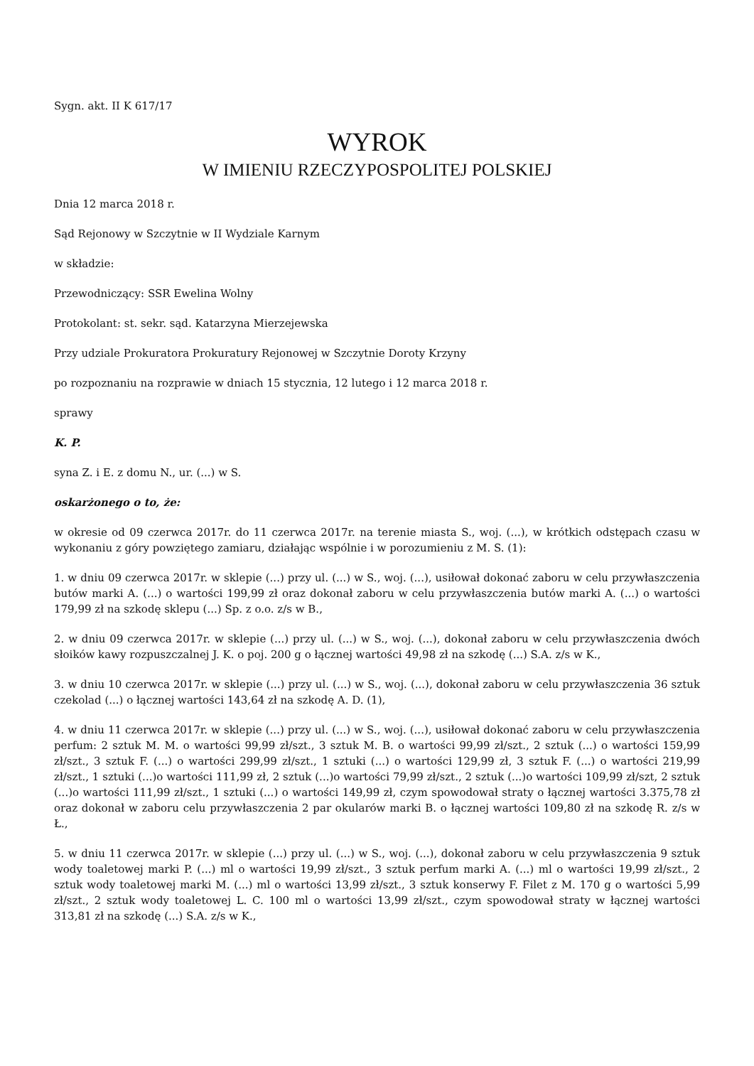Sygn. akt. II K 617/17
WYROK
W IMIENIU RZECZYPOSPOLITEJ POLSKIEJ
Dnia 12 marca 2018 r.
Sąd Rejonowy w Szczytnie w II Wydziale Karnym
w składzie:
Przewodniczący: SSR Ewelina Wolny
Protokolant: st. sekr. sąd. Katarzyna Mierzejewska
Przy udziale Prokuratora Prokuratury Rejonowej w Szczytnie Doroty Krzyny
po rozpoznaniu na rozprawie w dniach 15 stycznia, 12 lutego i 12 marca 2018 r.
sprawy
K. P.
syna Z. i E. z domu N., ur. (...) w S.
oskarżonego o to, że:
w okresie od 09 czerwca 2017r. do 11 czerwca 2017r. na terenie miasta S., woj. (...), w krótkich odstępach czasu w wykonaniu z góry powziętego zamiaru, działając wspólnie i w porozumieniu z M. S. (1):
1. w dniu 09 czerwca 2017r. w sklepie (...) przy ul. (...) w S., woj. (...), usiłował dokonać zaboru w celu przywłaszczenia butów marki A. (...) o wartości 199,99 zł oraz dokonał zaboru w celu przywłaszczenia butów marki A. (...) o wartości 179,99 zł na szkodę sklepu (...) Sp. z o.o. z/s w B.,
2. w dniu 09 czerwca 2017r. w sklepie (...) przy ul. (...) w S., woj. (...), dokonał zaboru w celu przywłaszczenia dwóch słoików kawy rozpuszczalnej J. K. o poj. 200 g o łącznej wartości 49,98 zł na szkodę (...) S.A. z/s w K.,
3. w dniu 10 czerwca 2017r. w sklepie (...) przy ul. (...) w S., woj. (...), dokonał zaboru w celu przywłaszczenia 36 sztuk czekolad (...) o łącznej wartości 143,64 zł na szkodę A. D. (1),
4. w dniu 11 czerwca 2017r. w sklepie (...) przy ul. (...) w S., woj. (...), usiłował dokonać zaboru w celu przywłaszczenia perfum: 2 sztuk M. M. o wartości 99,99 zł/szt., 3 sztuk M. B. o wartości 99,99 zł/szt., 2 sztuk (...) o wartości 159,99 zł/szt., 3 sztuk F. (...) o wartości 299,99 zł/szt., 1 sztuki (...) o wartości 129,99 zł, 3 sztuk F. (...) o wartości 219,99 zł/szt., 1 sztuki (...)o wartości 111,99 zł, 2 sztuk (...)o wartości 79,99 zł/szt., 2 sztuk (...)o wartości 109,99 zł/szt, 2 sztuk (...)o wartości 111,99 zł/szt., 1 sztuki (...) o wartości 149,99 zł, czym spowodował straty o łącznej wartości 3.375,78 zł oraz dokonał w zaboru celu przywłaszczenia 2 par okularów marki B. o łącznej wartości 109,80 zł na szkodę R. z/s w Ł.,
5. w dniu 11 czerwca 2017r. w sklepie (...) przy ul. (...) w S., woj. (...), dokonał zaboru w celu przywłaszczenia 9 sztuk wody toaletowej marki P. (...) ml o wartości 19,99 zł/szt., 3 sztuk perfum marki A. (...) ml o wartości 19,99 zł/szt., 2 sztuk wody toaletowej marki M. (...) ml o wartości 13,99 zł/szt., 3 sztuk konserwy F. Filet z M. 170 g o wartości 5,99 zł/szt., 2 sztuk wody toaletowej L. C. 100 ml o wartości 13,99 zł/szt., czym spowodował straty w łącznej wartości 313,81 zł na szkodę (...) S.A. z/s w K.,